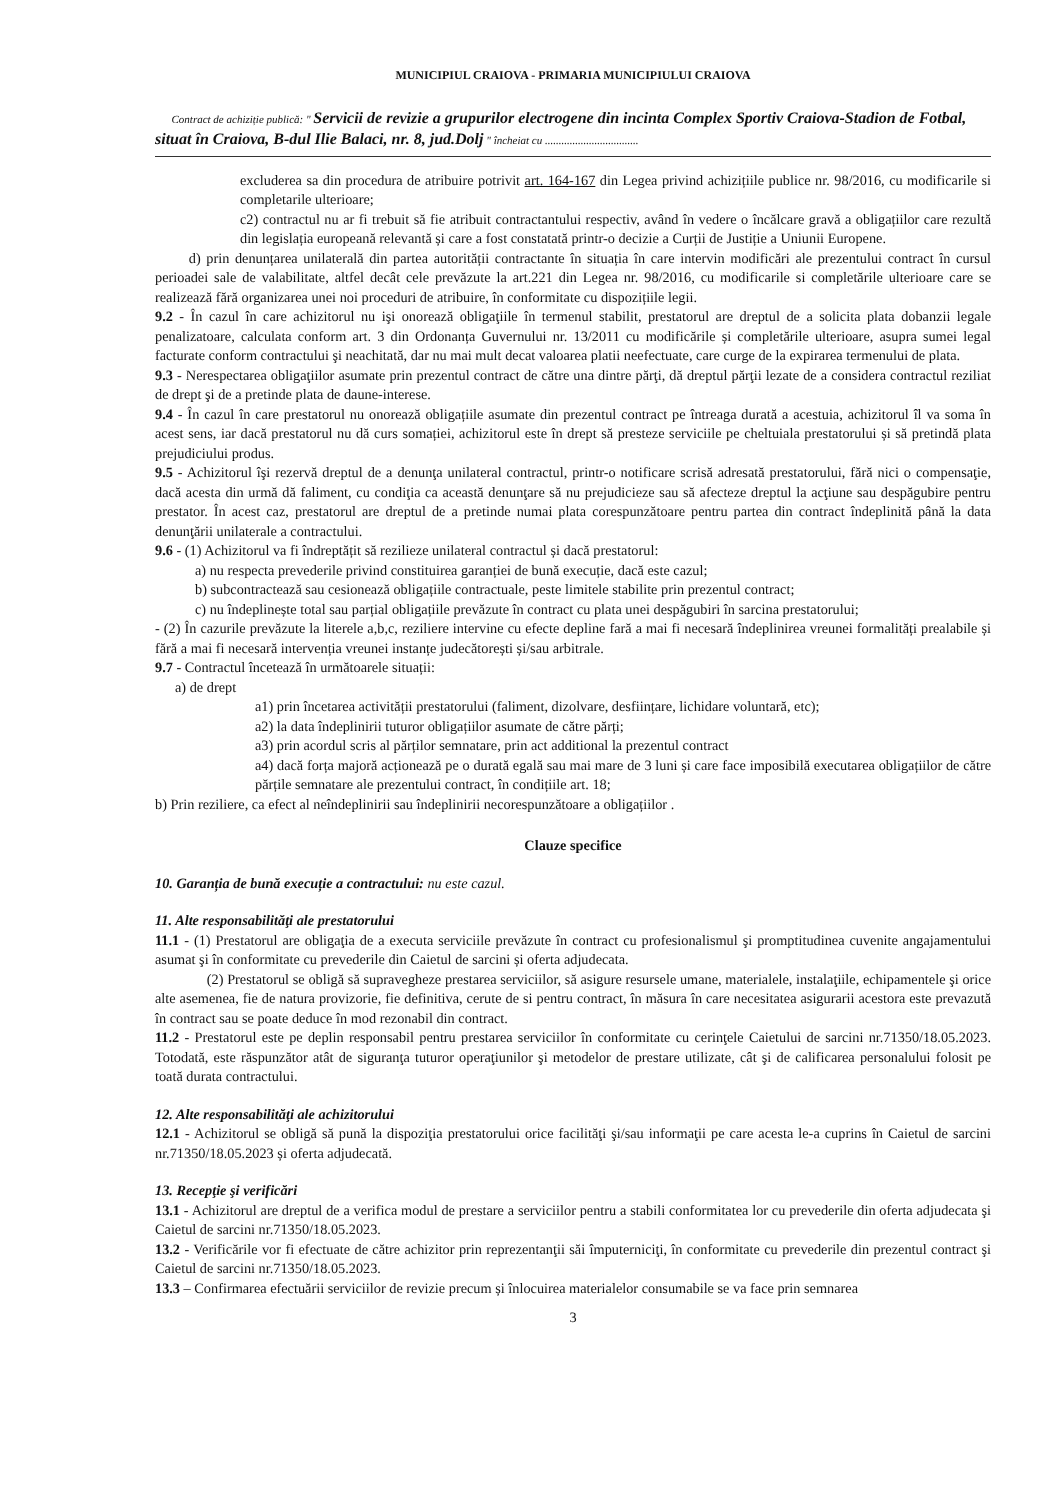MUNICIPIUL CRAIOVA - PRIMARIA MUNICIPIULUI CRAIOVA
Contract de achiziție publică: " Servicii de revizie a grupurilor electrogene din incinta Complex Sportiv Craiova-Stadion de Fotbal, situat în Craiova, B-dul Ilie Balaci, nr. 8, jud.Dolj " încheiat cu ..................................
excluderea sa din procedura de atribuire potrivit art. 164-167 din Legea privind achizițiile publice nr. 98/2016, cu modificarile si completarile ulterioare;
c2) contractul nu ar fi trebuit să fie atribuit contractantului respectiv, având în vedere o încălcare gravă a obligațiilor care rezultă din legislația europeană relevantă și care a fost constatată printr-o decizie a Curții de Justiție a Uniunii Europene.
d) prin denunțarea unilaterală din partea autorității contractante în situația în care intervin modificări ale prezentului contract în cursul perioadei sale de valabilitate, altfel decât cele prevăzute la art.221 din Legea nr. 98/2016, cu modificarile si completările ulterioare care se realizează fără organizarea unei noi proceduri de atribuire, în conformitate cu dispozițiile legii.
9.2 - În cazul în care achizitorul nu işi onorează obligaţiile în termenul stabilit, prestatorul are dreptul de a solicita plata dobanzii legale penalizatoare, calculata conform art. 3 din Ordonanța Guvernului nr. 13/2011 cu modificările și completările ulterioare, asupra sumei legal facturate conform contractului şi neachitată, dar nu mai mult decat valoarea platii neefectuate, care curge de la expirarea termenului de plata.
9.3 - Nerespectarea obligaţiilor asumate prin prezentul contract de către una dintre părţi, dă dreptul părţii lezate de a considera contractul reziliat de drept şi de a pretinde plata de daune-interese.
9.4 - În cazul în care prestatorul nu onorează obligațiile asumate din prezentul contract pe întreaga durată a acestuia, achizitorul îl va soma în acest sens, iar dacă prestatorul nu dă curs somației, achizitorul este în drept să presteze serviciile pe cheltuiala prestatorului și să pretindă plata prejudiciului produs.
9.5 - Achizitorul îşi rezervă dreptul de a denunţa unilateral contractul, printr-o notificare scrisă adresată prestatorului, fără nici o compensaţie, dacă acesta din urmă dă faliment, cu condiţia ca această denunţare să nu prejudicieze sau să afecteze dreptul la acţiune sau despăgubire pentru prestator. În acest caz, prestatorul are dreptul de a pretinde numai plata corespunzătoare pentru partea din contract îndeplinită până la data denunţării unilaterale a contractului.
9.6 - (1) Achizitorul va fi îndreptățit să rezilieze unilateral contractul și dacă prestatorul:
a) nu respecta prevederile privind constituirea garanției de bună execuție, dacă este cazul;
b) subcontractează sau cesionează obligațiile contractuale, peste limitele stabilite prin prezentul contract;
c) nu îndeplinește total sau parțial obligațiile prevăzute în contract cu plata unei despăgubiri în sarcina prestatorului;
- (2) În cazurile prevăzute la literele a,b,c, reziliere intervine cu efecte depline fară a mai fi necesară îndeplinirea vreunei formalități prealabile și fără a mai fi necesară intervenția vreunei instanțe judecătorești și/sau arbitrale.
9.7 - Contractul încetează în următoarele situații:
a) de drept
a1) prin încetarea activității prestatorului (faliment, dizolvare, desființare, lichidare voluntară, etc);
a2) la data îndeplinirii tuturor obligațiilor asumate de către părți;
a3) prin acordul scris al părților semnatare, prin act additional la prezentul contract
a4) dacă forța majoră acționează pe o durată egală sau mai mare de 3 luni și care face imposibilă executarea obligațiilor de către părțile semnatare ale prezentului contract, în condițiile art. 18;
b) Prin reziliere, ca efect al neîndeplinirii sau îndeplinirii necorespunzătoare a obligațiilor .
Clauze specifice
10. Garanția de bună execuție a contractului: nu este cazul.
11. Alte responsabilităţi ale prestatorului
11.1 - (1) Prestatorul are obligaţia de a executa serviciile prevăzute în contract cu profesionalismul şi promptitudinea cuvenite angajamentului asumat şi în conformitate cu prevederile din Caietul de sarcini și oferta adjudecata.
(2) Prestatorul se obligă să supravegheze prestarea serviciilor, să asigure resursele umane, materialele, instalaţiile, echipamentele şi orice alte asemenea, fie de natura provizorie, fie definitiva, cerute de si pentru contract, în măsura în care necesitatea asigurarii acestora este prevazută în contract sau se poate deduce în mod rezonabil din contract.
11.2 - Prestatorul este pe deplin responsabil pentru prestarea serviciilor în conformitate cu cerinţele Caietului de sarcini nr.71350/18.05.2023. Totodată, este răspunzător atât de siguranţa tuturor operaţiunilor şi metodelor de prestare utilizate, cât şi de calificarea personalului folosit pe toată durata contractului.
12. Alte responsabilităţi ale achizitorului
12.1 - Achizitorul se obligă să pună la dispoziţia prestatorului orice facilităţi şi/sau informaţii pe care acesta le-a cuprins în Caietul de sarcini nr.71350/18.05.2023 și oferta adjudecată.
13. Recepţie şi verificări
13.1 - Achizitorul are dreptul de a verifica modul de prestare a serviciilor pentru a stabili conformitatea lor cu prevederile din oferta adjudecata şi Caietul de sarcini nr.71350/18.05.2023.
13.2 - Verificările vor fi efectuate de către achizitor prin reprezentanţii săi împuterniciţi, în conformitate cu prevederile din prezentul contract şi Caietul de sarcini nr.71350/18.05.2023.
13.3 – Confirmarea efectuării serviciilor de revizie precum și înlocuirea materialelor consumabile se va face prin semnarea
3